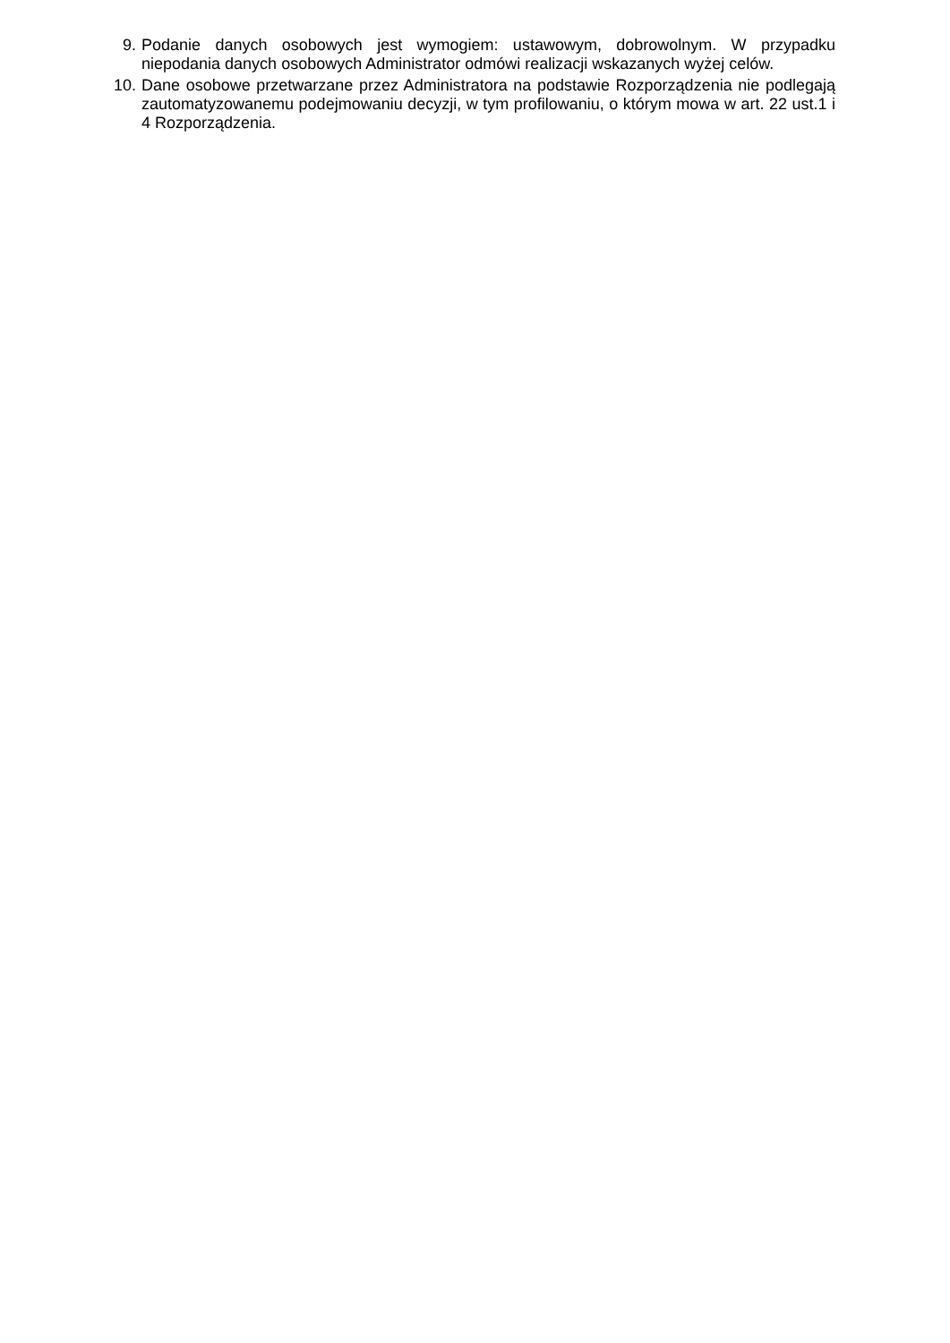9. Podanie danych osobowych jest wymogiem: ustawowym, dobrowolnym. W przypadku niepodania danych osobowych Administrator odmówi realizacji wskazanych wyżej celów.
10. Dane osobowe przetwarzane przez Administratora na podstawie Rozporządzenia nie podlegają zautomatyzowanemu podejmowaniu decyzji, w tym profilowaniu, o którym mowa w art. 22 ust.1 i 4 Rozporządzenia.